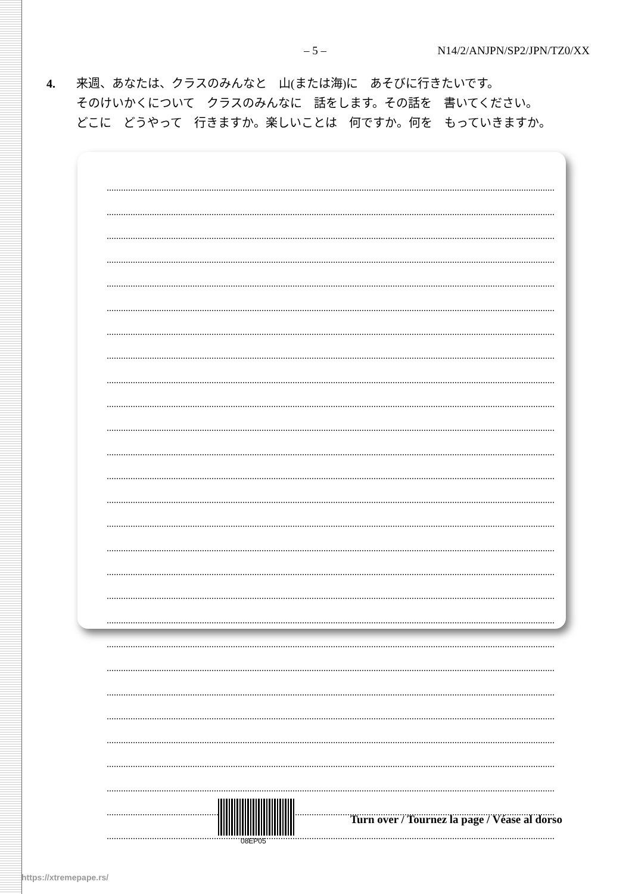– 5 – N14/2/ANJPN/SP2/JPN/TZ0/XX
4. 来週、あなたは、クラスのみんなと　山(または海)に　あそびに行きたいです。
そのけいかくについて　クラスのみんなに　話をします。その話を　書いてください。
どこに　どうやって　行きますか。楽しいことは　何ですか。何を　もっていきますか。
08EP05
Turn over / Tournez la page / Véase al dorso
https://xtremepape.rs/